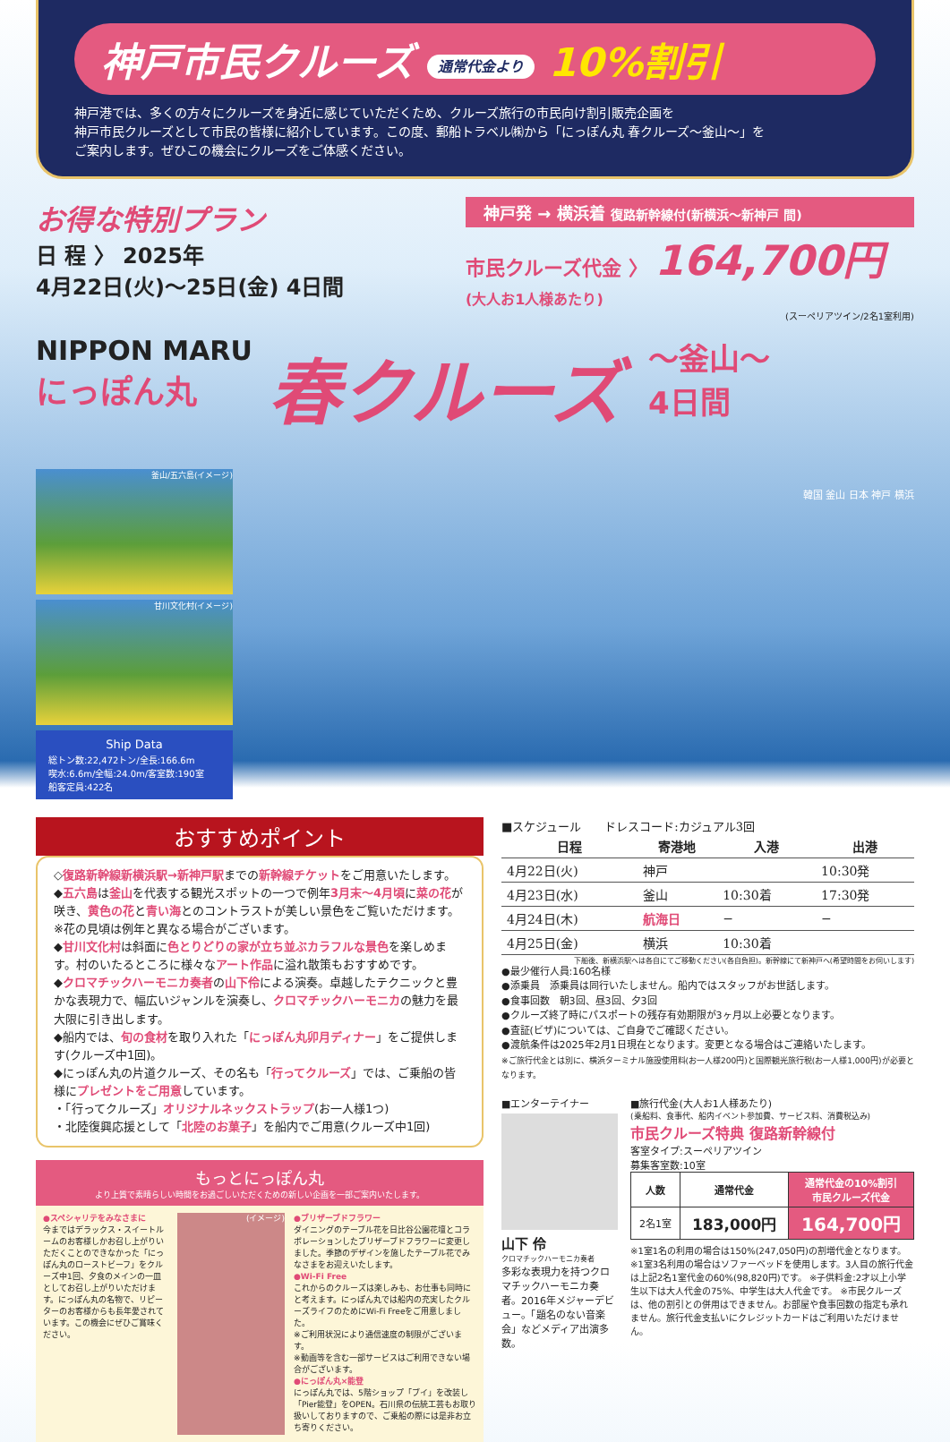神戸市民クルーズ 通常代金より 10%割引
神戸港では、多くの方々にクルーズを身近に感じていただくため、クルーズ旅行の市民向け割引販売企画を
神戸市民クルーズとして市民の皆様に紹介しています。この度、郵船トラベル㈱から「にっぽん丸 春クルーズ〜釜山〜」を
ご案内します。ぜひこの機会にクルーズをご体感ください。
お得な特別プラン
日 程 〉 2025年
4月22日(火)〜25日(金) 4日間
神戸発 → 横浜着 復路新幹線付(新横浜〜新神戸 間)
市民クルーズ代金 〉 164,700円
(大人お1人様あたり)
(スーペリアツイン/2名1室利用)
NIPPON MARU
にっぽん丸
春クルーズ
〜釜山〜
4日間
釜山/五六島(イメージ)
甘川文化村(イメージ)
Ship Data
総トン数:22,472トン/全長:166.6m
喫水:6.6m/全幅:24.0m/客室数:190室
船客定員:422名
韓国 釜山 日本 神戸 横浜
おすすめポイント
◇復路新幹線新横浜駅→新神戸駅までの新幹線チケットをご用意いたします。
◆五六島は釜山を代表する観光スポットの一つで例年3月末〜4月頃に菜の花が咲き、黄色の花と青い海とのコントラストが美しい景色をご覧いただけます。※花の見頃は例年と異なる場合がございます。
◆甘川文化村は斜面に色とりどりの家が立ち並ぶカラフルな景色を楽しめます。村のいたるところに様々なアート作品に溢れ散策もおすすめです。
◆クロマチックハーモニカ奏者の山下伶による演奏。卓越したテクニックと豊かな表現力で、幅広いジャンルを演奏し、クロマチックハーモニカの魅力を最大限に引き出します。
◆船内では、旬の食材を取り入れた「にっぽん丸卯月ディナー」をご提供します(クルーズ中1回)。
◆にっぽん丸の片道クルーズ、その名も「行ってクルーズ」では、ご乗船の皆様にプレゼントをご用意しています。
・「行ってクルーズ」オリジナルネックストラップ(お一人様1つ)
・北陸復興応援として「北陸のお菓子」を船内でご用意(クルーズ中1回)
もっとにっぽん丸
より上質で素晴らしい時間をお過ごしいただくための新しい企画を一部ご案内いたします。
●スペシャリテをみなさまに
今まではデラックス・スイートルームのお客様しかお召し上がりいただくことのできなかった「にっぽん丸のローストビーフ」をクルーズ中1回、夕食のメインの一皿としてお召し上がりいただけます。にっぽん丸の名物で、リピーターのお客様からも長年愛されています。この機会にぜひご賞味ください。
(イメージ) ●ブリザーブドフラワー
ダイニングのテーブル花を日比谷公園花壇とコラボレーションしたブリザーブドフラワーに変更しました。季節のデザインを施したテーブル花でみなさまをお迎えいたします。
●Wi-Fi Free
これからのクルーズは楽しみも、お仕事も同時にと考えます。にっぽん丸では船内の充実したクルーズライフのためにWi-Fi Freeをご用意しました。
※ご利用状況により通信速度の制限がございます。
※動画等を含む一部サービスはご利用できない場合がございます。
●にっぽん丸×能登
にっぽん丸では、5階ショップ「ブイ」を改装し「Pier能登」をOPEN。石川県の伝統工芸もお取り扱いしておりますので、ご乗船の際には是非お立ち寄りください。
■スケジュール　　ドレスコード:カジュアル3回
| 日程 | 寄港地 | 入港 | 出港 |
| --- | --- | --- | --- |
| 4月22日(火) | 神戸 | | 10:30発 |
| 4月23日(水) | 釜山 | 10:30着 | 17:30発 |
| 4月24日(木) | 航海日 | − | − |
| 4月25日(金) | 横浜 | 10:30着 | |
下船後、新横浜駅へは各自にてご移動ください(各自負担)。新幹線にて新神戸へ(希望時間をお伺いします)
●最少催行人員:160名様
●添乗員　添乗員は同行いたしません。船内ではスタッフがお世話します。
●食事回数　朝3回、昼3回、夕3回
●クルーズ終了時にパスポートの残存有効期限が3ヶ月以上必要となります。
●査証(ビザ)については、ご自身でご確認ください。
●渡航条件は2025年2月1日現在となります。変更となる場合はご連絡いたします。
※ご旅行代金とは別に、横浜ターミナル施設使用料(お一人様200円)と国際観光旅行税(お一人様1,000円)が必要となります。
■エンターテイナー
山下 伶
クロマチックハーモニカ奏者
多彩な表現力を持つクロマチックハーモニカ奏者。2016年メジャーデビュー。「題名のない音楽会」などメディア出演多数。
■旅行代金(大人お1人様あたり)
(乗船料、食事代、船内イベント参加費、サービス料、消費税込み)
市民クルーズ特典 復路新幹線付
客室タイプ:スーペリアツイン
募集客室数:10室
| 人数 | 通常代金 | 通常代金の10%割引 市民クルーズ代金 |
| --- | --- | --- |
| 2名1室 | 183,000円 | 164,700円 |
※1室1名の利用の場合は150%(247,050円)の割増代金となります。 ※1室3名利用の場合はソファーベッドを使用します。3人目の旅行代金は上記2名1室代金の60%(98,820円)です。 ※子供料金:2才以上小学生以下は大人代金の75%、中学生は大人代金です。 ※市民クルーズは、他の割引との併用はできません。お部屋や食事回数の指定も承れません。旅行代金支払いにクレジットカードはご利用いただけません。